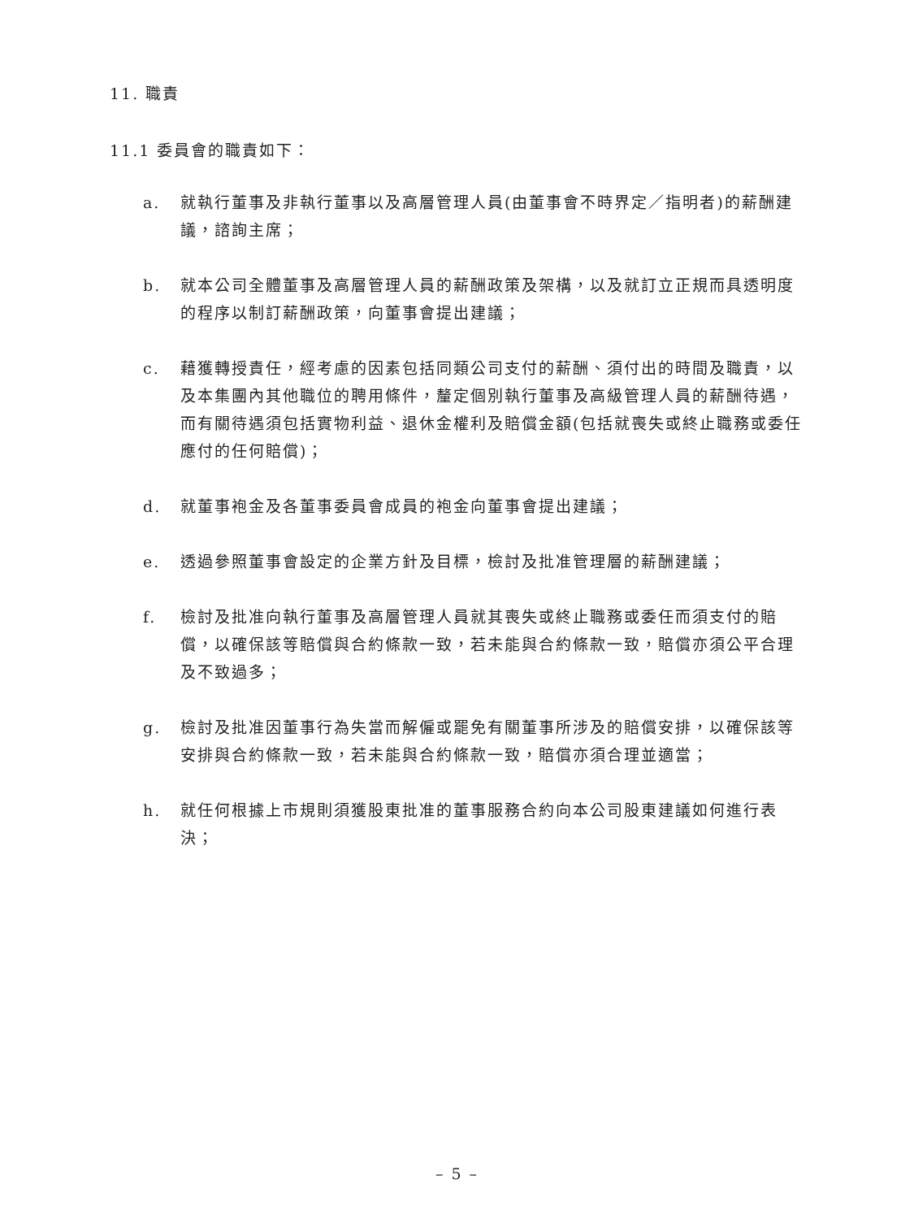11. 職責
11.1 委員會的職責如下：
a. 就執行董事及非執行董事以及高層管理人員(由董事會不時界定／指明者)的薪酬建議，諮詢主席；
b. 就本公司全體董事及高層管理人員的薪酬政策及架構，以及就訂立正規而具透明度的程序以制訂薪酬政策，向董事會提出建議；
c. 藉獲轉授責任，經考慮的因素包括同類公司支付的薪酬、須付出的時間及職責，以及本集團內其他職位的聘用條件，釐定個別執行董事及高級管理人員的薪酬待遇，而有關待遇須包括實物利益、退休金權利及賠償金額(包括就喪失或終止職務或委任應付的任何賠償)；
d. 就董事袍金及各董事委員會成員的袍金向董事會提出建議；
e. 透過參照董事會設定的企業方針及目標，檢討及批准管理層的薪酬建議；
f. 檢討及批准向執行董事及高層管理人員就其喪失或終止職務或委任而須支付的賠償，以確保該等賠償與合約條款一致，若未能與合約條款一致，賠償亦須公平合理及不致過多；
g. 檢討及批准因董事行為失當而解僱或罷免有關董事所涉及的賠償安排，以確保該等安排與合約條款一致，若未能與合約條款一致，賠償亦須合理並適當；
h. 就任何根據上市規則須獲股東批准的董事服務合約向本公司股東建議如何進行表決；
– 5 –